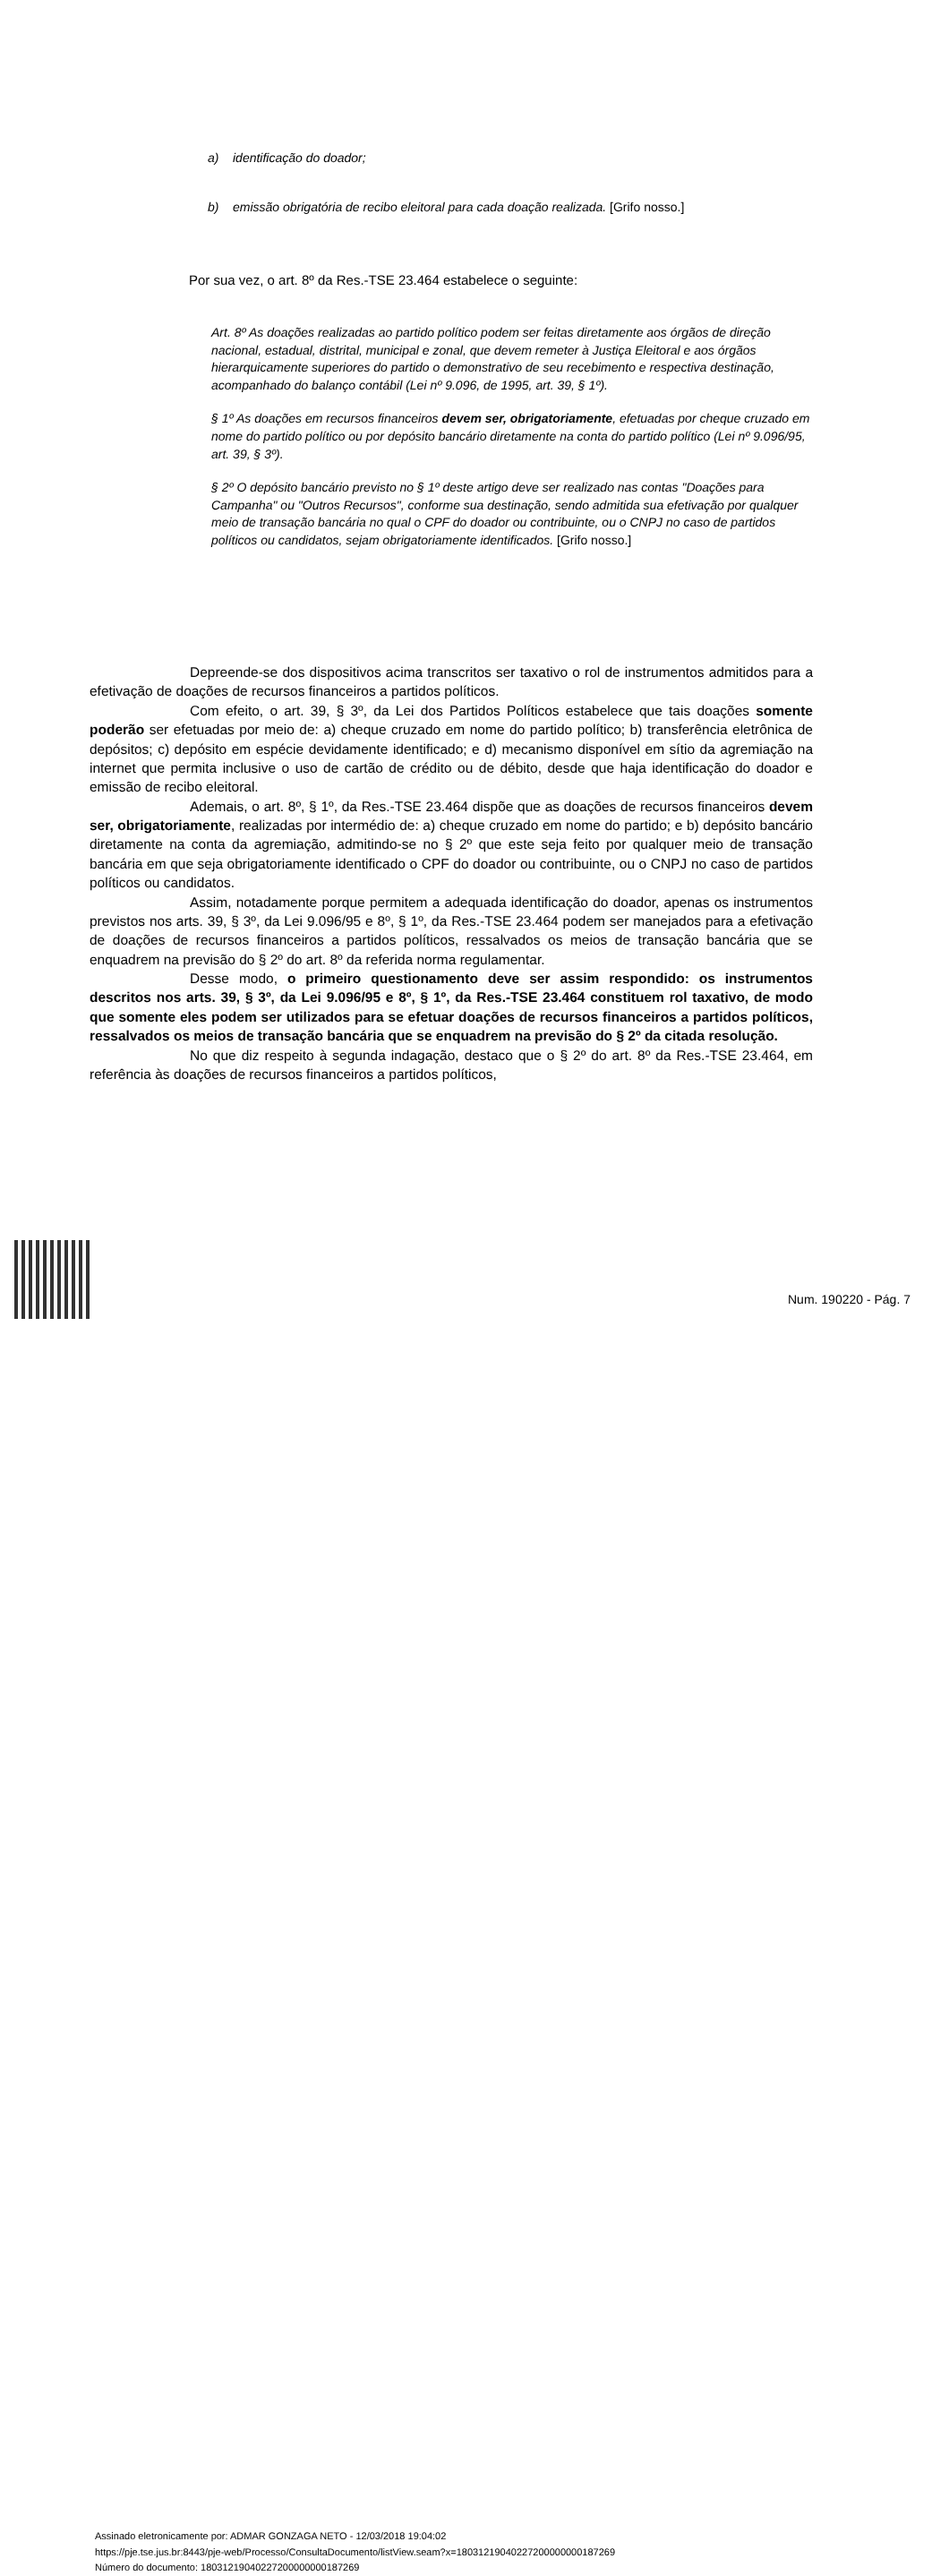a) identificação do doador;
b) emissão obrigatória de recibo eleitoral para cada doação realizada. [Grifo nosso.]
Por sua vez, o art. 8º da Res.-TSE 23.464 estabelece o seguinte:
Art. 8º As doações realizadas ao partido político podem ser feitas diretamente aos órgãos de direção nacional, estadual, distrital, municipal e zonal, que devem remeter à Justiça Eleitoral e aos órgãos hierarquicamente superiores do partido o demonstrativo de seu recebimento e respectiva destinação, acompanhado do balanço contábil (Lei nº 9.096, de 1995, art. 39, § 1º).
§ 1º As doações em recursos financeiros devem ser, obrigatoriamente, efetuadas por cheque cruzado em nome do partido político ou por depósito bancário diretamente na conta do partido político (Lei nº 9.096/95, art. 39, § 3º).
§ 2º O depósito bancário previsto no § 1º deste artigo deve ser realizado nas contas "Doações para Campanha" ou "Outros Recursos", conforme sua destinação, sendo admitida sua efetivação por qualquer meio de transação bancária no qual o CPF do doador ou contribuinte, ou o CNPJ no caso de partidos políticos ou candidatos, sejam obrigatoriamente identificados. [Grifo nosso.]
Depreende-se dos dispositivos acima transcritos ser taxativo o rol de instrumentos admitidos para a efetivação de doações de recursos financeiros a partidos políticos.
Com efeito, o art. 39, § 3º, da Lei dos Partidos Políticos estabelece que tais doações somente poderão ser efetuadas por meio de: a) cheque cruzado em nome do partido político; b) transferência eletrônica de depósitos; c) depósito em espécie devidamente identificado; e d) mecanismo disponível em sítio da agremiação na internet que permita inclusive o uso de cartão de crédito ou de débito, desde que haja identificação do doador e emissão de recibo eleitoral.
Ademais, o art. 8º, § 1º, da Res.-TSE 23.464 dispõe que as doações de recursos financeiros devem ser, obrigatoriamente, realizadas por intermédio de: a) cheque cruzado em nome do partido; e b) depósito bancário diretamente na conta da agremiação, admitindo-se no § 2º que este seja feito por qualquer meio de transação bancária em que seja obrigatoriamente identificado o CPF do doador ou contribuinte, ou o CNPJ no caso de partidos políticos ou candidatos.
Assim, notadamente porque permitem a adequada identificação do doador, apenas os instrumentos previstos nos arts. 39, § 3º, da Lei 9.096/95 e 8º, § 1º, da Res.-TSE 23.464 podem ser manejados para a efetivação de doações de recursos financeiros a partidos políticos, ressalvados os meios de transação bancária que se enquadrem na previsão do § 2º do art. 8º da referida norma regulamentar.
Desse modo, o primeiro questionamento deve ser assim respondido: os instrumentos descritos nos arts. 39, § 3º, da Lei 9.096/95 e 8º, § 1º, da Res.-TSE 23.464 constituem rol taxativo, de modo que somente eles podem ser utilizados para se efetuar doações de recursos financeiros a partidos políticos, ressalvados os meios de transação bancária que se enquadrem na previsão do § 2º da citada resolução.
No que diz respeito à segunda indagação, destaco que o § 2º do art. 8º da Res.-TSE 23.464, em referência às doações de recursos financeiros a partidos políticos,
Assinado eletronicamente por: ADMAR GONZAGA NETO - 12/03/2018 19:04:02
https://pje.tse.jus.br:8443/pje-web/Processo/ConsultaDocumento/listView.seam?x=18031219040227200000000187269
Número do documento: 18031219040227200000000187269
Num. 190220 - Pág. 7